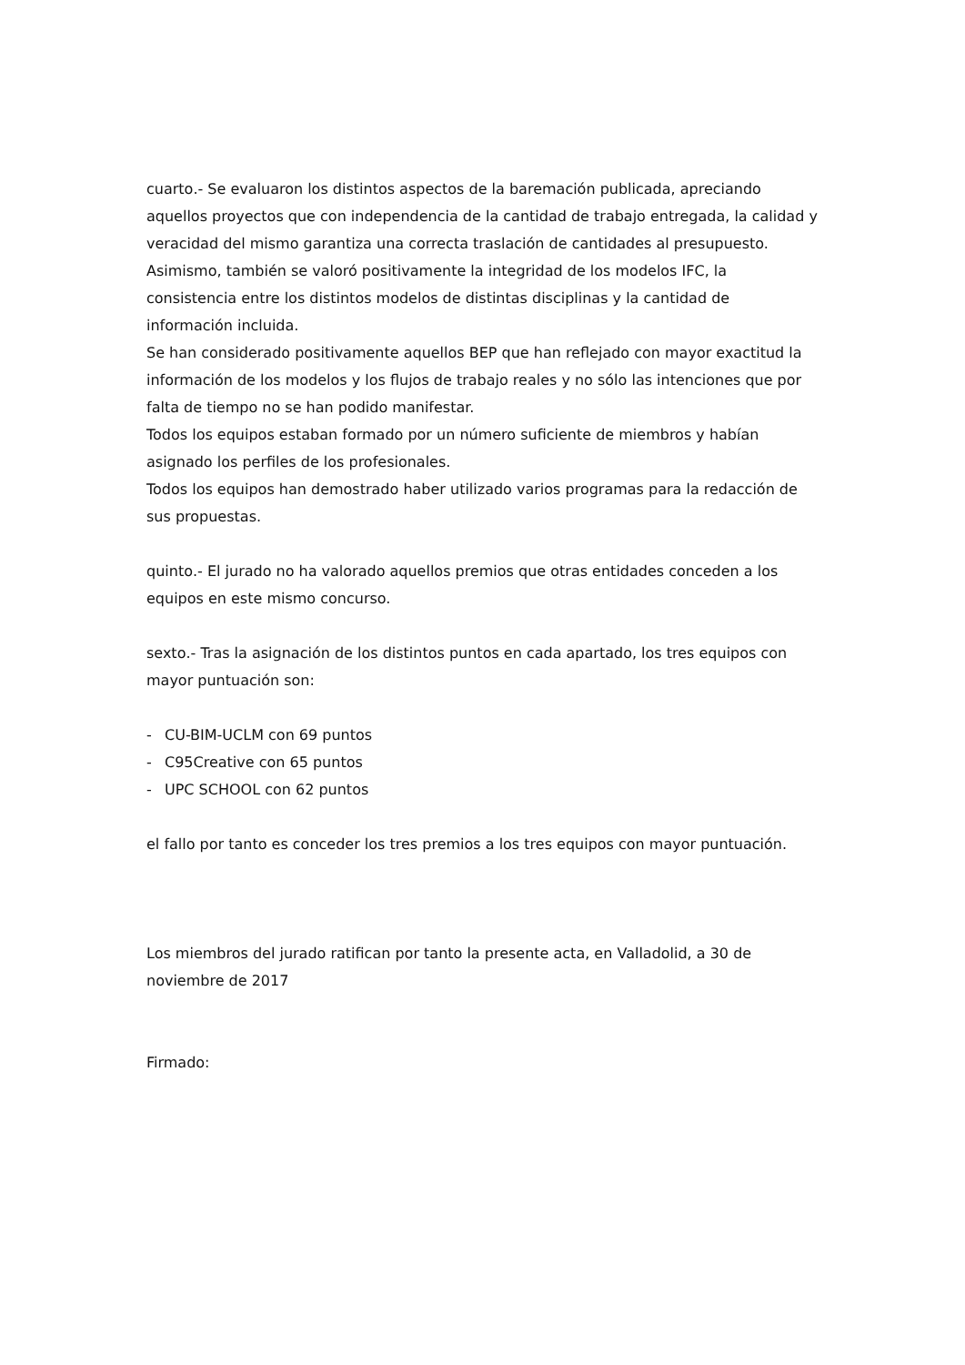cuarto.- Se evaluaron los distintos aspectos de la baremación publicada, apreciando aquellos proyectos que con independencia de la cantidad de trabajo entregada, la calidad y veracidad del mismo garantiza una correcta traslación de cantidades al presupuesto.
Asimismo, también se valoró positivamente la integridad de los modelos IFC, la consistencia entre los distintos modelos de distintas disciplinas y la cantidad de información incluida.
Se han considerado positivamente aquellos BEP que han reflejado con mayor exactitud la información de los modelos y los flujos de trabajo reales y no sólo las intenciones que por falta de tiempo no se han podido manifestar.
Todos los equipos estaban formado por un número suficiente de miembros y habían asignado los perfiles de los profesionales.
Todos los equipos han demostrado haber utilizado varios programas para la redacción de sus propuestas.
quinto.- El jurado no ha valorado aquellos premios que otras entidades conceden a los equipos en este mismo concurso.
sexto.- Tras la asignación de los distintos puntos en cada apartado, los tres equipos con mayor puntuación son:
- CU-BIM-UCLM con 69 puntos
- C95Creative con 65 puntos
- UPC SCHOOL con 62 puntos
el fallo por tanto es conceder los tres premios a los tres equipos con mayor puntuación.
Los miembros del jurado ratifican por tanto la presente acta, en Valladolid, a 30 de noviembre de 2017
Firmado: